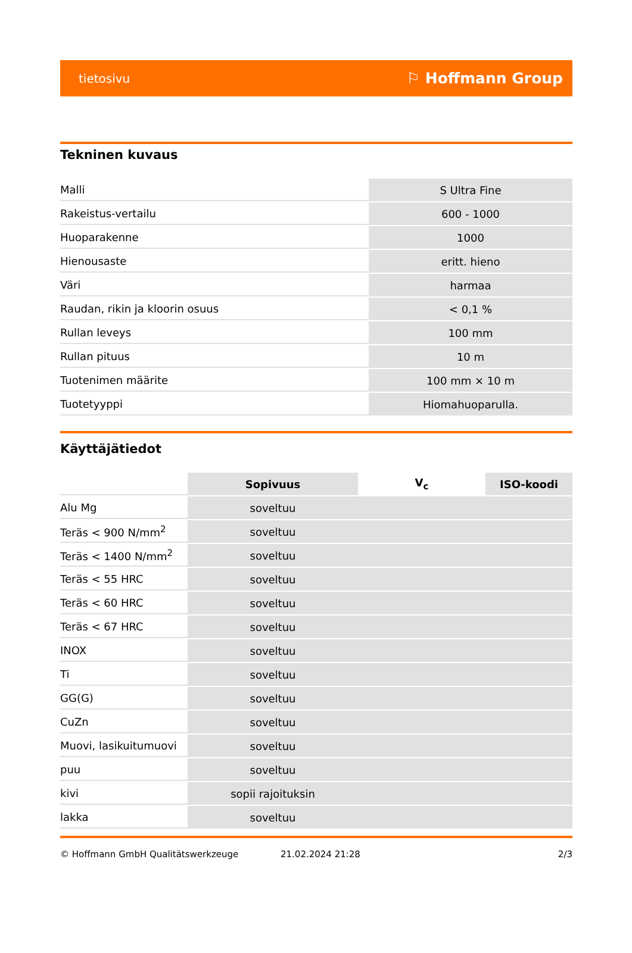tietosivu ⚐ Hoffmann Group
Tekninen kuvaus
| Malli | S Ultra Fine |
| Rakeistus-vertailu | 600 - 1000 |
| Huoparakenne | 1000 |
| Hienousaste | eritt. hieno |
| Väri | harmaa |
| Raudan, rikin ja kloorin osuus | < 0,1 % |
| Rullan leveys | 100 mm |
| Rullan pituus | 10 m |
| Tuotenimen määrite | 100 mm × 10 m |
| Tuotetyyppi | Hiomahuoparulla. |
Käyttäjätiedot
| | Sopivuus | V<sub>c</sub> | ISO-koodi |
| --- | --- | --- | --- |
| Alu Mg | soveltuu | | |
| Teräs < 900 N/mm<sup>2</sup> | soveltuu | | |
| Teräs < 1400 N/mm<sup>2</sup> | soveltuu | | |
| Teräs < 55 HRC | soveltuu | | |
| Teräs < 60 HRC | soveltuu | | |
| Teräs < 67 HRC | soveltuu | | |
| INOX | soveltuu | | |
| Ti | soveltuu | | |
| GG(G) | soveltuu | | |
| CuZn | soveltuu | | |
| Muovi, lasikuitumuovi | soveltuu | | |
| puu | soveltuu | | |
| kivi | sopii rajoituksin | | |
| lakka | soveltuu | | |
© Hoffmann GmbH Qualitätswerkzeuge 21.02.2024 21:28 2/3